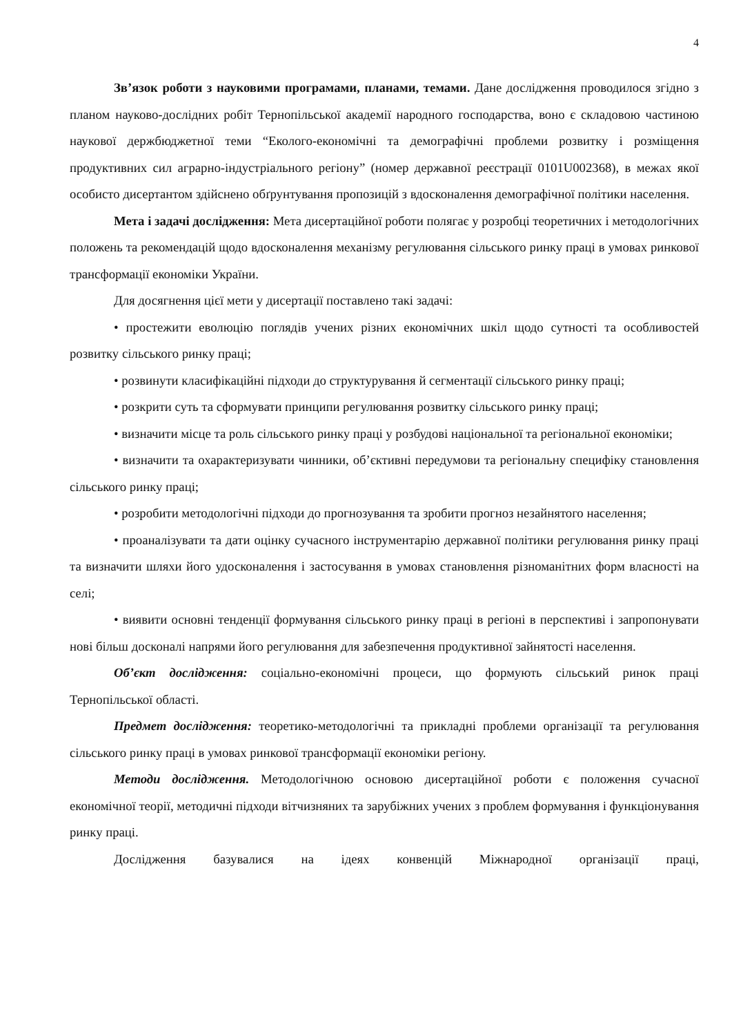4
Зв’язок роботи з науковими програмами, планами, темами. Дане дослідження проводилося згідно з планом науково-дослідних робіт Тернопільської академії народного господарства, воно є складовою частиною наукової держбюджетної теми “Еколого-економічні та демографічні проблеми розвитку і розміщення продуктивних сил аграрно-індустріального регіону” (номер державної реєстрації 0101U002368), в межах якої особисто дисертантом здійснено обґрунтування пропозицій з вдосконалення демографічної політики населення.
Мета і задачі дослідження: Мета дисертаційної роботи полягає у розробці теоретичних і методологічних положень та рекомендацій щодо вдосконалення механізму регулювання сільського ринку праці в умовах ринкової трансформації економіки України.
Для досягнення цієї мети у дисертації поставлено такі задачі:
• простежити еволюцію поглядів учених різних економічних шкіл щодо сутності та особливостей розвитку сільського ринку праці;
• розвинути класифікаційні підходи до структурування й сегментації сільського ринку праці;
• розкрити суть та сформувати принципи регулювання розвитку сільського ринку праці;
• визначити місце та роль сільського ринку праці у розбудові національної та регіональної економіки;
• визначити та охарактеризувати чинники, об’єктивні передумови та регіональну специфіку становлення сільського ринку праці;
• розробити методологічні підходи до прогнозування та зробити прогноз незайнятого населення;
• проаналізувати та дати оцінку сучасного інструментарію державної політики регулювання ринку праці та визначити шляхи його удосконалення і застосування в умовах становлення різноманітних форм власності на селі;
• виявити основні тенденції формування сільського ринку праці в регіоні в перспективі і запропонувати нові більш досконалі напрями його регулювання для забезпечення продуктивної зайнятості населення.
Об’єкт дослідження: соціально-економічні процеси, що формують сільський ринок праці Тернопільської області.
Предмет дослідження: теоретико-методологічні та прикладні проблеми організації та регулювання сільського ринку праці в умовах ринкової трансформації економіки регіону.
Методи дослідження. Методологічною основою дисертаційної роботи є положення сучасної економічної теорії, методичні підходи вітчизняних та зарубіжних учених з проблем формування і функціонування ринку праці.
Дослідження базувалися на ідеях конвенцій Міжнародної організації праці,